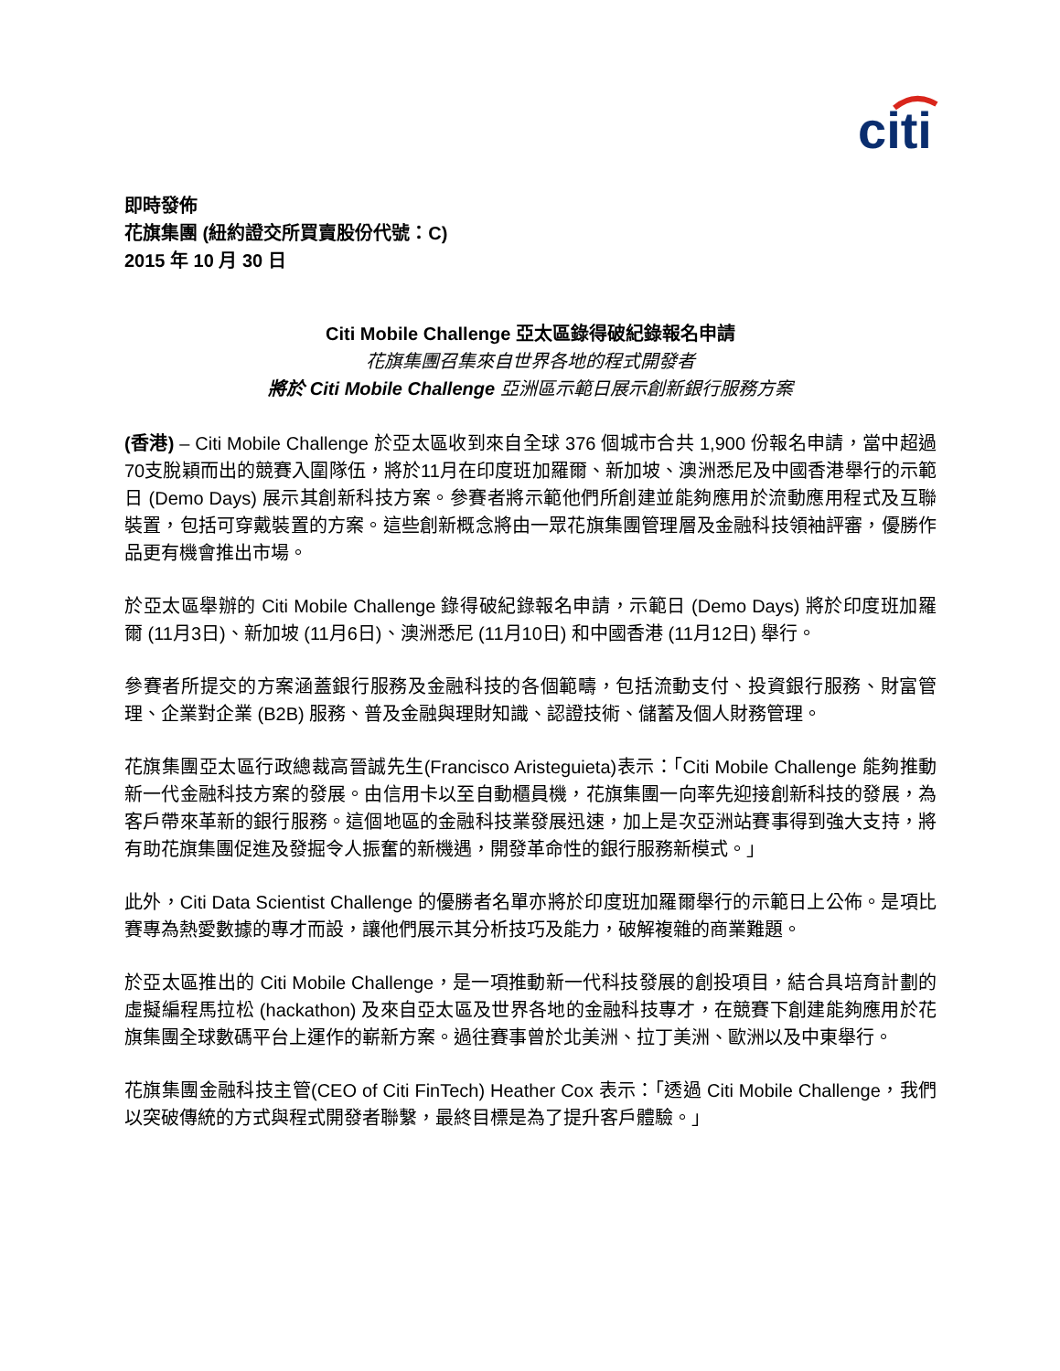citi
即時發佈
花旗集團 (紐約證交所買賣股份代號：C)
2015 年 10 月 30 日
Citi Mobile Challenge 亞太區錄得破紀錄報名申請
花旗集團召集來自世界各地的程式開發者
將於 Citi Mobile Challenge 亞洲區示範日展示創新銀行服務方案
(香港) – Citi Mobile Challenge 於亞太區收到來自全球 376 個城市合共 1,900 份報名申請，當中超過70支脫穎而出的競賽入圍隊伍，將於11月在印度班加羅爾、新加坡、澳洲悉尼及中國香港舉行的示範日 (Demo Days) 展示其創新科技方案。參賽者將示範他們所創建並能夠應用於流動應用程式及互聯裝置，包括可穿戴裝置的方案。這些創新概念將由一眾花旗集團管理層及金融科技領袖評審，優勝作品更有機會推出市場。
於亞太區舉辦的 Citi Mobile Challenge 錄得破紀錄報名申請，示範日 (Demo Days) 將於印度班加羅爾 (11月3日)、新加坡 (11月6日)、澳洲悉尼 (11月10日) 和中國香港 (11月12日) 舉行。
參賽者所提交的方案涵蓋銀行服務及金融科技的各個範疇，包括流動支付、投資銀行服務、財富管理、企業對企業 (B2B) 服務、普及金融與理財知識、認證技術、儲蓄及個人財務管理。
花旗集團亞太區行政總裁高晉誠先生(Francisco Aristeguieta)表示：「Citi Mobile Challenge 能夠推動新一代金融科技方案的發展。由信用卡以至自動櫃員機，花旗集團一向率先迎接創新科技的發展，為客戶帶來革新的銀行服務。這個地區的金融科技業發展迅速，加上是次亞洲站賽事得到強大支持，將有助花旗集團促進及發掘令人振奮的新機遇，開發革命性的銀行服務新模式。」
此外，Citi Data Scientist Challenge 的優勝者名單亦將於印度班加羅爾舉行的示範日上公佈。是項比賽專為熱愛數據的專才而設，讓他們展示其分析技巧及能力，破解複雜的商業難題。
於亞太區推出的 Citi Mobile Challenge，是一項推動新一代科技發展的創投項目，結合具培育計劃的虛擬編程馬拉松 (hackathon) 及來自亞太區及世界各地的金融科技專才，在競賽下創建能夠應用於花旗集團全球數碼平台上運作的嶄新方案。過往賽事曾於北美洲、拉丁美洲、歐洲以及中東舉行。
花旗集團金融科技主管(CEO of Citi FinTech) Heather Cox 表示：「透過 Citi Mobile Challenge，我們以突破傳統的方式與程式開發者聯繫，最終目標是為了提升客戶體驗。」